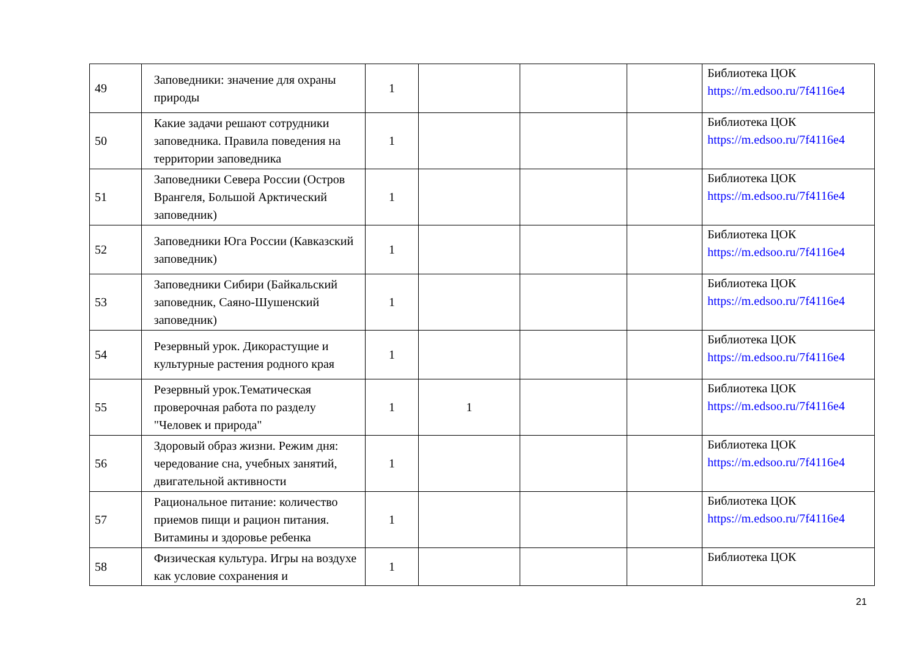| 49 | Заповедники: значение для охраны природы | 1 | | | | Библиотека ЦОК https://m.edsoo.ru/7f4116e4 |
| 50 | Какие задачи решают сотрудники заповедника. Правила поведения на территории заповедника | 1 | | | | Библиотека ЦОК https://m.edsoo.ru/7f4116e4 |
| 51 | Заповедники Севера России (Остров Врангеля, Большой Арктический заповедник) | 1 | | | | Библиотека ЦОК https://m.edsoo.ru/7f4116e4 |
| 52 | Заповедники Юга России (Кавказский заповедник) | 1 | | | | Библиотека ЦОК https://m.edsoo.ru/7f4116e4 |
| 53 | Заповедники Сибири (Байкальский заповедник, Саяно-Шушенский заповедник) | 1 | | | | Библиотека ЦОК https://m.edsoo.ru/7f4116e4 |
| 54 | Резервный урок. Дикорастущие и культурные растения родного края | 1 | | | | Библиотека ЦОК https://m.edsoo.ru/7f4116e4 |
| 55 | Резервный урок.Тематическая проверочная работа по разделу "Человек и природа" | 1 | 1 | | | Библиотека ЦОК https://m.edsoo.ru/7f4116e4 |
| 56 | Здоровый образ жизни. Режим дня: чередование сна, учебных занятий, двигательной активности | 1 | | | | Библиотека ЦОК https://m.edsoo.ru/7f4116e4 |
| 57 | Рациональное питание: количество приемов пищи и рацион питания. Витамины и здоровье ребенка | 1 | | | | Библиотека ЦОК https://m.edsoo.ru/7f4116e4 |
| 58 | Физическая культура. Игры на воздухе как условие сохранения и | 1 | | | | Библиотека ЦОК |
21